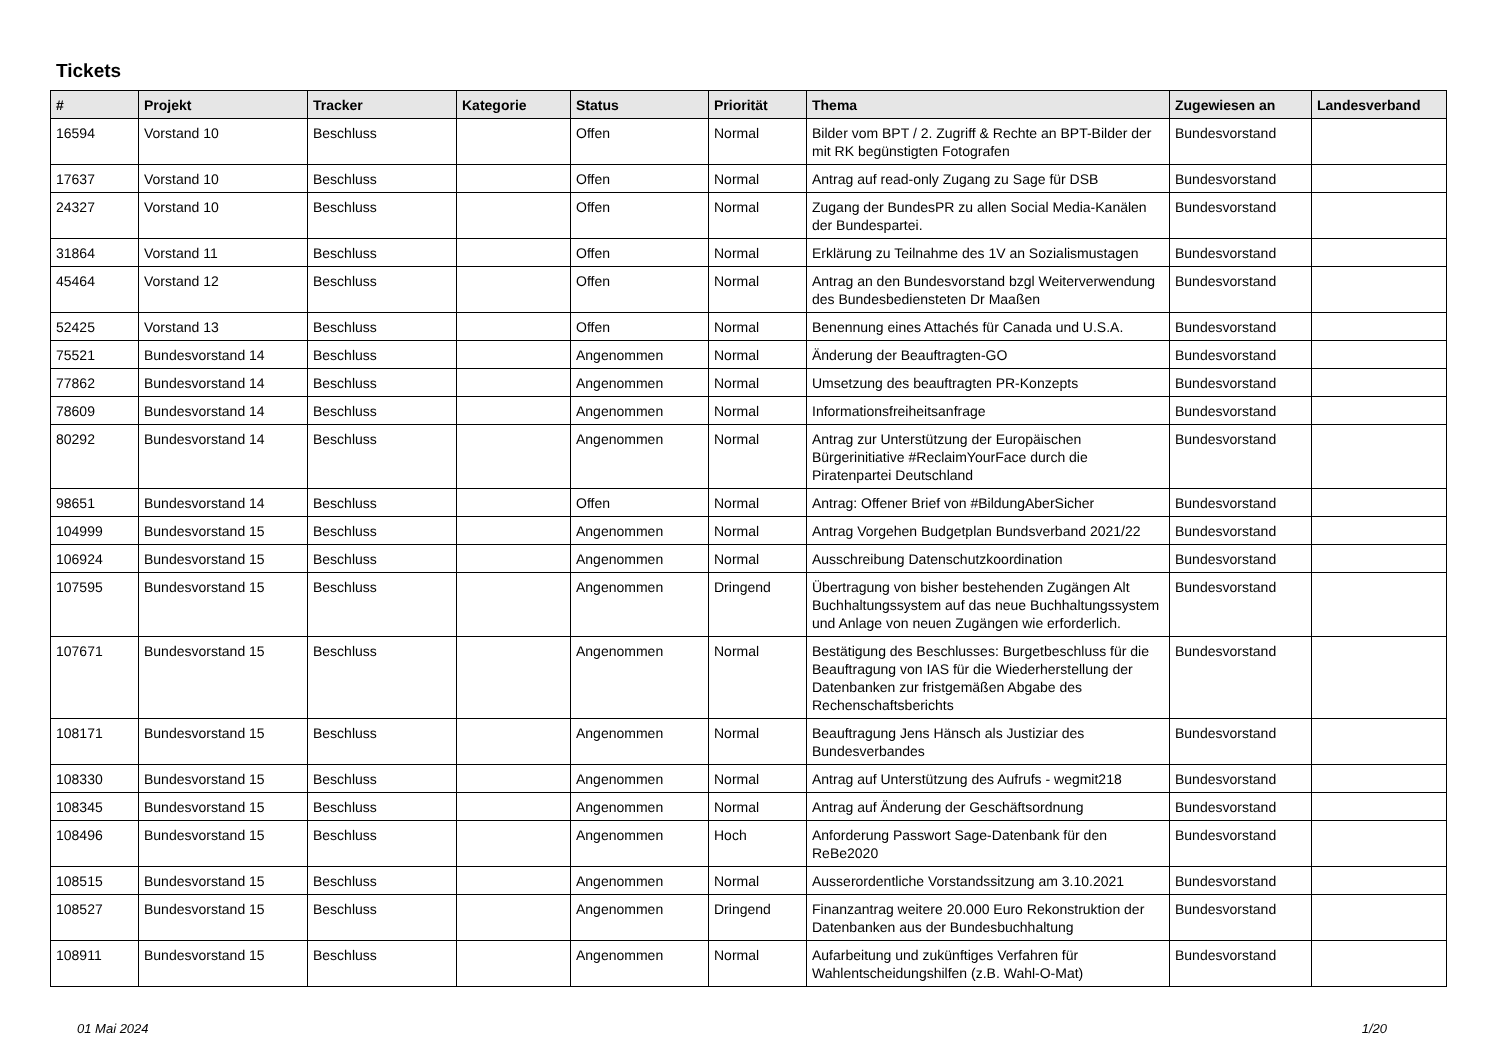Tickets
| # | Projekt | Tracker | Kategorie | Status | Priorität | Thema | Zugewiesen an | Landesverband |
| --- | --- | --- | --- | --- | --- | --- | --- | --- |
| 16594 | Vorstand 10 | Beschluss | | Offen | Normal | Bilder vom BPT / 2. Zugriff & Rechte an BPT-Bilder der mit RK begünstigten Fotografen | Bundesvorstand | |
| 17637 | Vorstand 10 | Beschluss | | Offen | Normal | Antrag auf read-only Zugang zu Sage für DSB | Bundesvorstand | |
| 24327 | Vorstand 10 | Beschluss | | Offen | Normal | Zugang der BundesPR zu allen Social Media-Kanälen der Bundespartei. | Bundesvorstand | |
| 31864 | Vorstand 11 | Beschluss | | Offen | Normal | Erklärung zu Teilnahme des 1V an Sozialismustagen | Bundesvorstand | |
| 45464 | Vorstand 12 | Beschluss | | Offen | Normal | Antrag an den Bundesvorstand bzgl Weiterverwendung des Bundesbediensteten Dr Maaßen | Bundesvorstand | |
| 52425 | Vorstand 13 | Beschluss | | Offen | Normal | Benennung eines Attachés für Canada und U.S.A. | Bundesvorstand | |
| 75521 | Bundesvorstand 14 | Beschluss | | Angenommen | Normal | Änderung der Beauftragten-GO | Bundesvorstand | |
| 77862 | Bundesvorstand 14 | Beschluss | | Angenommen | Normal | Umsetzung des beauftragten PR-Konzepts | Bundesvorstand | |
| 78609 | Bundesvorstand 14 | Beschluss | | Angenommen | Normal | Informationsfreiheitsanfrage | Bundesvorstand | |
| 80292 | Bundesvorstand 14 | Beschluss | | Angenommen | Normal | Antrag zur Unterstützung der Europäischen Bürgerinitiative #ReclaimYourFace durch die Piratenpartei Deutschland | Bundesvorstand | |
| 98651 | Bundesvorstand 14 | Beschluss | | Offen | Normal | Antrag: Offener Brief von #BildungAberSicher | Bundesvorstand | |
| 104999 | Bundesvorstand 15 | Beschluss | | Angenommen | Normal | Antrag Vorgehen Budgetplan Bundsverband 2021/22 | Bundesvorstand | |
| 106924 | Bundesvorstand 15 | Beschluss | | Angenommen | Normal | Ausschreibung Datenschutzkoordination | Bundesvorstand | |
| 107595 | Bundesvorstand 15 | Beschluss | | Angenommen | Dringend | Übertragung von bisher bestehenden Zugängen Alt Buchhaltungssystem auf das neue Buchhaltungssystem und Anlage von neuen Zugängen wie erforderlich. | Bundesvorstand | |
| 107671 | Bundesvorstand 15 | Beschluss | | Angenommen | Normal | Bestätigung des Beschlusses: Burgetbeschluss für die Beauftragung von IAS für die Wiederherstellung der Datenbanken zur fristgemäßen Abgabe des Rechenschaftsberichts | Bundesvorstand | |
| 108171 | Bundesvorstand 15 | Beschluss | | Angenommen | Normal | Beauftragung Jens Hänsch als Justiziar des Bundesverbandes | Bundesvorstand | |
| 108330 | Bundesvorstand 15 | Beschluss | | Angenommen | Normal | Antrag auf Unterstützung des Aufrufs - wegmit218 | Bundesvorstand | |
| 108345 | Bundesvorstand 15 | Beschluss | | Angenommen | Normal | Antrag auf Änderung der Geschäftsordnung | Bundesvorstand | |
| 108496 | Bundesvorstand 15 | Beschluss | | Angenommen | Hoch | Anforderung Passwort Sage-Datenbank für den ReBe2020 | Bundesvorstand | |
| 108515 | Bundesvorstand 15 | Beschluss | | Angenommen | Normal | Ausserordentliche Vorstandssitzung am 3.10.2021 | Bundesvorstand | |
| 108527 | Bundesvorstand 15 | Beschluss | | Angenommen | Dringend | Finanzantrag weitere 20.000 Euro Rekonstruktion der Datenbanken aus der Bundesbuchhaltung | Bundesvorstand | |
| 108911 | Bundesvorstand 15 | Beschluss | | Angenommen | Normal | Aufarbeitung und zukünftiges Verfahren für Wahlentscheidungshilfen (z.B. Wahl-O-Mat) | Bundesvorstand | |
01 Mai 2024 1/20